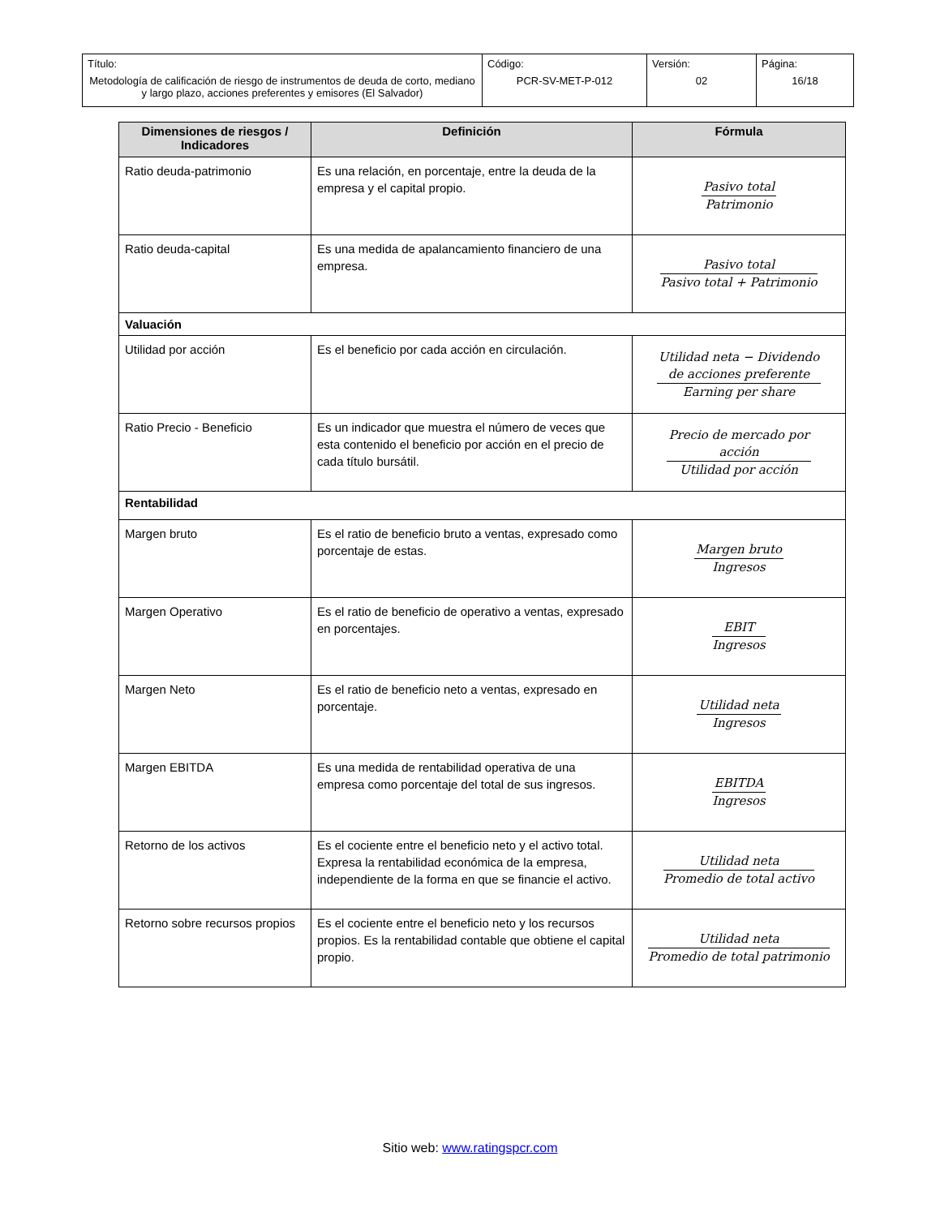| Título: Metodología de calificación de riesgo de instrumentos de deuda de corto, mediano y largo plazo, acciones preferentes y emisores (El Salvador) | Código: PCR-SV-MET-P-012 | Versión: 02 | Página: 16/18 |
| Dimensiones de riesgos / Indicadores | Definición | Fórmula |
| --- | --- | --- |
| Ratio deuda-patrimonio | Es una relación, en porcentaje, entre la deuda de la empresa y el capital propio. | Pasivo total Patrimonio |
| Ratio deuda-capital | Es una medida de apalancamiento financiero de una empresa. | Pasivo total Pasivo total + Patrimonio |
| Valuación | | |
| Utilidad por acción | Es el beneficio por cada acción en circulación. | Utilidad neta − Dividendo de acciones preferente Earning per share |
| Ratio Precio - Beneficio | Es un indicador que muestra el número de veces que esta contenido el beneficio por acción en el precio de cada título bursátil. | Precio de mercado por acción Utilidad por acción |
| Rentabilidad | | |
| Margen bruto | Es el ratio de beneficio bruto a ventas, expresado como porcentaje de estas. | Margen bruto Ingresos |
| Margen Operativo | Es el ratio de beneficio de operativo a ventas, expresado en porcentajes. | EBIT Ingresos |
| Margen Neto | Es el ratio de beneficio neto a ventas, expresado en porcentaje. | Utilidad neta Ingresos |
| Margen EBITDA | Es una medida de rentabilidad operativa de una empresa como porcentaje del total de sus ingresos. | EBITDA Ingresos |
| Retorno de los activos | Es el cociente entre el beneficio neto y el activo total. Expresa la rentabilidad económica de la empresa, independiente de la forma en que se financie el activo. | Utilidad neta Promedio de total activo |
| Retorno sobre recursos propios | Es el cociente entre el beneficio neto y los recursos propios. Es la rentabilidad contable que obtiene el capital propio. | Utilidad neta Promedio de total patrimonio |
Sitio web: www.ratingspcr.com